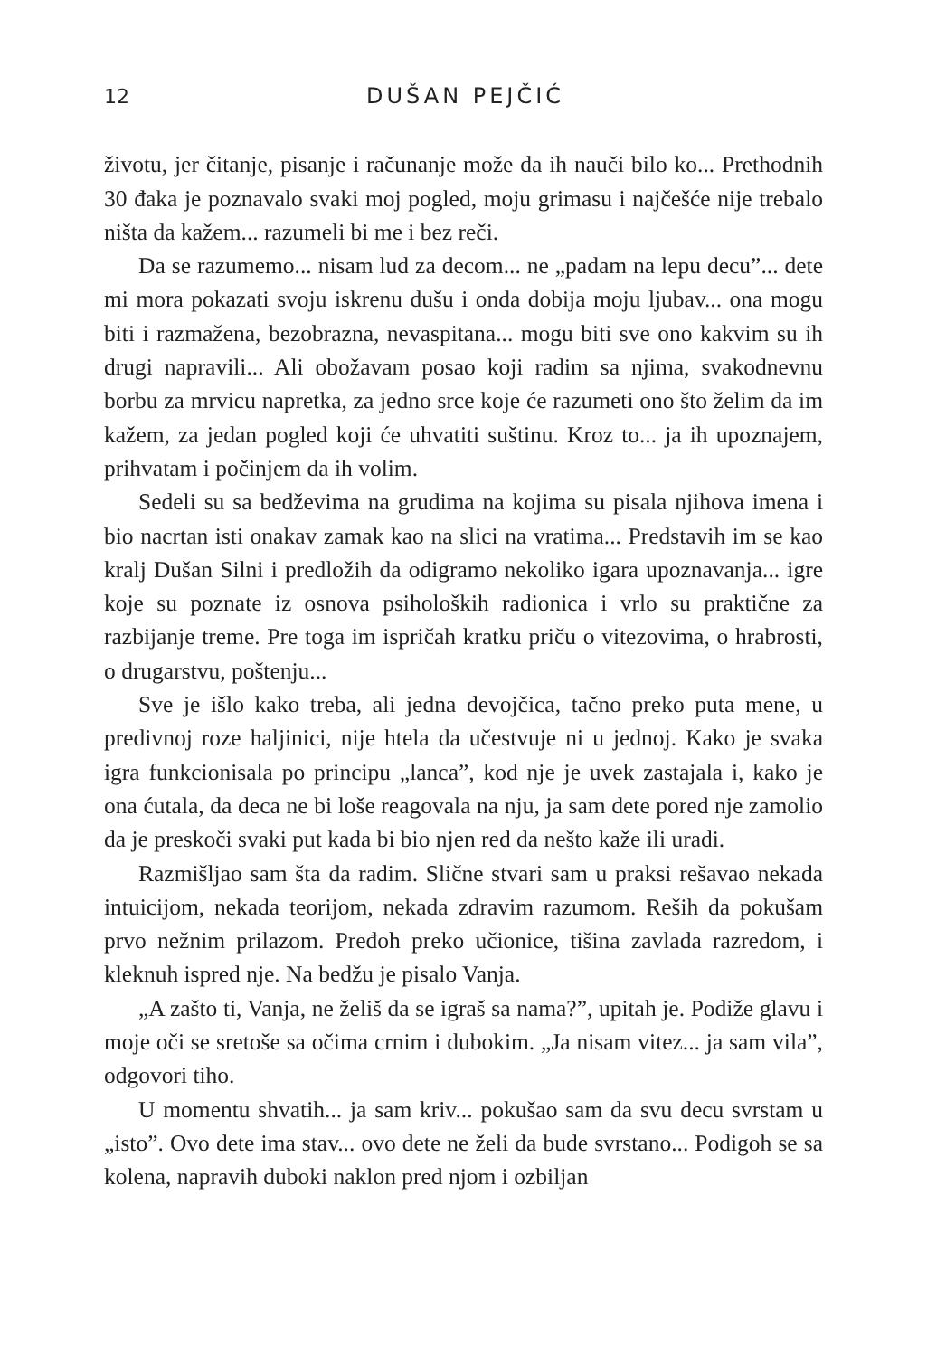12 DUŠAN PEJČIĆ
životu, jer čitanje, pisanje i računanje može da ih nauči bilo ko... Prethodnih 30 đaka je poznavalo svaki moj pogled, moju grimasu i najčešće nije trebalo ništa da kažem... razumeli bi me i bez reči.
Da se razumemo... nisam lud za decom... ne „padam na lepu decu”... dete mi mora pokazati svoju iskrenu dušu i onda dobija moju ljubav... ona mogu biti i razmažena, bezobrazna, nevaspitana... mogu biti sve ono kakvim su ih drugi napravili... Ali obožavam posao koji radim sa njima, svakodnevnu borbu za mrvicu napretka, za jedno srce koje će razumeti ono što želim da im kažem, za jedan pogled koji će uhvatiti suštinu. Kroz to... ja ih upoznajem, prihvatam i počinjem da ih volim.
Sedeli su sa bedževima na grudima na kojima su pisala njihova imena i bio nacrtan isti onakav zamak kao na slici na vratima... Predstavih im se kao kralj Dušan Silni i predložih da odigramo nekoliko igara upoznavanja... igre koje su poznate iz osnova psiholoških radionica i vrlo su praktične za razbijanje treme. Pre toga im ispričah kratku priču o vitezovima, o hrabrosti, o drugarstvu, poštenju...
Sve je išlo kako treba, ali jedna devojčica, tačno preko puta mene, u predivnoj roze haljinici, nije htela da učestvuje ni u jednoj. Kako je svaka igra funkcionisala po principu „lanca”, kod nje je uvek zastajala i, kako je ona ćutala, da deca ne bi loše reagovala na nju, ja sam dete pored nje zamolio da je preskoči svaki put kada bi bio njen red da nešto kaže ili uradi.
Razmišljao sam šta da radim. Slične stvari sam u praksi rešavao nekada intuicijom, nekada teorijom, nekada zdravim razumom. Reših da pokušam prvo nežnim prilazom. Pređoh preko učionice, tišina zavlada razredom, i kleknuh ispred nje. Na bedžu je pisalo Vanja.
„A zašto ti, Vanja, ne želiš da se igraš sa nama?”, upitah je. Podiže glavu i moje oči se sretoše sa očima crnim i dubokim. „Ja nisam vitez... ja sam vila”, odgovori tiho.
U momentu shvatih... ja sam kriv... pokušao sam da svu decu svrstam u „isto”. Ovo dete ima stav... ovo dete ne želi da bude svrstano... Podigoh se sa kolena, napravih duboki naklon pred njom i ozbiljan